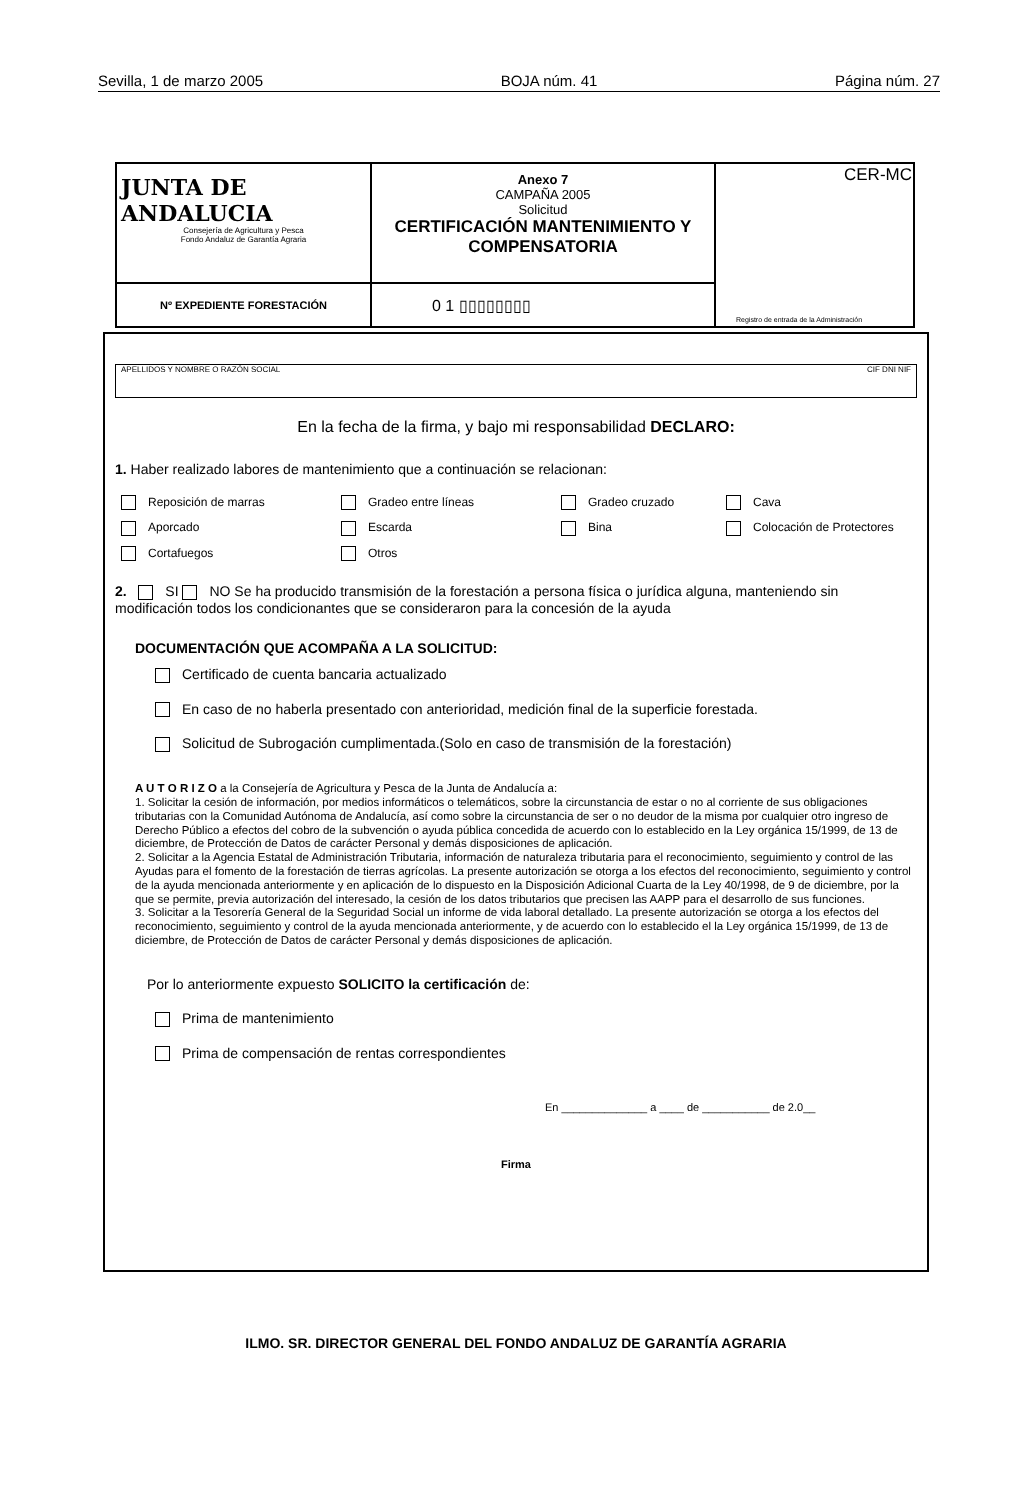Sevilla, 1 de marzo 2005 BOJA núm. 41 Página núm. 27
| JUNTA DE ANDALUCIA Consejería de Agricultura y Pesca Fondo Andaluz de Garantía Agraria | Anexo 7 CAMPAÑA 2005 Solicitud CERTIFICACIÓN MANTENIMIENTO Y COMPENSATORIA | CER-MC Registro de entrada de la Administración |
| Nº EXPEDIENTE FORESTACIÓN | 0 1 ▯▯▯▯▯▯▯▯ | |
APELLIDOS Y NOMBRE O RAZÓN SOCIAL CIF DNI NIF
En la fecha de la firma, y bajo mi responsabilidad DECLARO:
1. Haber realizado labores de mantenimiento que a continuación se relacionan:
Reposición de marras Gradeo entre líneas Gradeo cruzado Cava Aporcado Escarda Bina Colocación de Protectores Cortafuegos Otros
2. SI NO Se ha producido transmisión de la forestación a persona física o jurídica alguna, manteniendo sin modificación todos los condicionantes que se consideraron para la concesión de la ayuda
DOCUMENTACIÓN QUE ACOMPAÑA A LA SOLICITUD:
Certificado de cuenta bancaria actualizado
En caso de no haberla presentado con anterioridad, medición final de la superficie forestada.
Solicitud de Subrogación cumplimentada.(Solo en caso de transmisión de la forestación)
A U T O R I Z O a la Consejería de Agricultura y Pesca de la Junta de Andalucía a:
1. Solicitar la cesión de información, por medios informáticos o telemáticos, sobre la circunstancia de estar o no al corriente de sus obligaciones tributarias con la Comunidad Autónoma de Andalucía, así como sobre la circunstancia de ser o no deudor de la misma por cualquier otro ingreso de Derecho Público a efectos del cobro de la subvención o ayuda pública concedida de acuerdo con lo establecido en la Ley orgánica 15/1999, de 13 de diciembre, de Protección de Datos de carácter Personal y demás disposiciones de aplicación.
2. Solicitar a la Agencia Estatal de Administración Tributaria, información de naturaleza tributaria para el reconocimiento, seguimiento y control de las Ayudas para el fomento de la forestación de tierras agrícolas. La presente autorización se otorga a los efectos del reconocimiento, seguimiento y control de la ayuda mencionada anteriormente y en aplicación de lo dispuesto en la Disposición Adicional Cuarta de la Ley 40/1998, de 9 de diciembre, por la que se permite, previa autorización del interesado, la cesión de los datos tributarios que precisen las AAPP para el desarrollo de sus funciones.
3. Solicitar a la Tesorería General de la Seguridad Social un informe de vida laboral detallado. La presente autorización se otorga a los efectos del reconocimiento, seguimiento y control de la ayuda mencionada anteriormente, y de acuerdo con lo establecido el la Ley orgánica 15/1999, de 13 de diciembre, de Protección de Datos de carácter Personal y demás disposiciones de aplicación.
Por lo anteriormente expuesto SOLICITO la certificación de:
Prima de mantenimiento
Prima de compensación de rentas correspondientes
En ______________ a ____ de ___________ de 2.0__
Firma
ILMO. SR. DIRECTOR GENERAL DEL FONDO ANDALUZ DE GARANTÍA AGRARIA